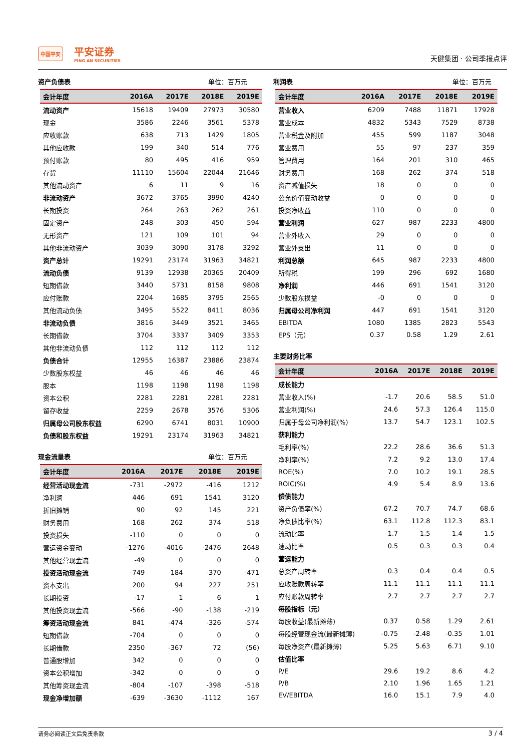中国平安
平安证券
PING AN SECURITIES
天健集团 · 公司季报点评
资产负债表 单位：百万元
| 会计年度 | 2016A | 2017E | 2018E | 2019E |
| --- | --- | --- | --- | --- |
| 流动资产 | 15618 | 19409 | 27973 | 30580 |
| 现金 | 3586 | 2246 | 3561 | 5378 |
| 应收账款 | 638 | 713 | 1429 | 1805 |
| 其他应收款 | 199 | 340 | 514 | 776 |
| 预付账款 | 80 | 495 | 416 | 959 |
| 存货 | 11110 | 15604 | 22044 | 21646 |
| 其他流动资产 | 6 | 11 | 9 | 16 |
| 非流动资产 | 3672 | 3765 | 3990 | 4240 |
| 长期投资 | 264 | 263 | 262 | 261 |
| 固定资产 | 248 | 303 | 450 | 594 |
| 无形资产 | 121 | 109 | 101 | 94 |
| 其他非流动资产 | 3039 | 3090 | 3178 | 3292 |
| 资产总计 | 19291 | 23174 | 31963 | 34821 |
| 流动负债 | 9139 | 12938 | 20365 | 20409 |
| 短期借款 | 3440 | 5731 | 8158 | 9808 |
| 应付账款 | 2204 | 1685 | 3795 | 2565 |
| 其他流动负债 | 3495 | 5522 | 8411 | 8036 |
| 非流动负债 | 3816 | 3449 | 3521 | 3465 |
| 长期借款 | 3704 | 3337 | 3409 | 3353 |
| 其他非流动负债 | 112 | 112 | 112 | 112 |
| 负债合计 | 12955 | 16387 | 23886 | 23874 |
| 少数股东权益 | 46 | 46 | 46 | 46 |
| 股本 | 1198 | 1198 | 1198 | 1198 |
| 资本公积 | 2281 | 2281 | 2281 | 2281 |
| 留存收益 | 2259 | 2678 | 3576 | 5306 |
| 归属母公司股东权益 | 6290 | 6741 | 8031 | 10900 |
| 负债和股东权益 | 19291 | 23174 | 31963 | 34821 |
现金流量表 单位：百万元
| 会计年度 | 2016A | 2017E | 2018E | 2019E |
| --- | --- | --- | --- | --- |
| 经营活动现金流 | -731 | -2972 | -416 | 1212 |
| 净利润 | 446 | 691 | 1541 | 3120 |
| 折旧摊销 | 90 | 92 | 145 | 221 |
| 财务费用 | 168 | 262 | 374 | 518 |
| 投资损失 | -110 | 0 | 0 | 0 |
| 营运资金变动 | -1276 | -4016 | -2476 | -2648 |
| 其他经营现金流 | -49 | 0 | 0 | 0 |
| 投资活动现金流 | -749 | -184 | -370 | -471 |
| 资本支出 | 200 | 94 | 227 | 251 |
| 长期投资 | -17 | 1 | 6 | 1 |
| 其他投资现金流 | -566 | -90 | -138 | -219 |
| 筹资活动现金流 | 841 | -474 | -326 | -574 |
| 短期借款 | -704 | 0 | 0 | 0 |
| 长期借款 | 2350 | -367 | 72 | (56) |
| 普通股增加 | 342 | 0 | 0 | 0 |
| 资本公积增加 | -342 | 0 | 0 | 0 |
| 其他筹资现金流 | -804 | -107 | -398 | -518 |
| 现金净增加额 | -639 | -3630 | -1112 | 167 |
利润表 单位：百万元
| 会计年度 | 2016A | 2017E | 2018E | 2019E |
| --- | --- | --- | --- | --- |
| 营业收入 | 6209 | 7488 | 11871 | 17928 |
| 营业成本 | 4832 | 5343 | 7529 | 8738 |
| 营业税金及附加 | 455 | 599 | 1187 | 3048 |
| 营业费用 | 55 | 97 | 237 | 359 |
| 管理费用 | 164 | 201 | 310 | 465 |
| 财务费用 | 168 | 262 | 374 | 518 |
| 资产减值损失 | 18 | 0 | 0 | 0 |
| 公允价值变动收益 | 0 | 0 | 0 | 0 |
| 投资净收益 | 110 | 0 | 0 | 0 |
| 营业利润 | 627 | 987 | 2233 | 4800 |
| 营业外收入 | 29 | 0 | 0 | 0 |
| 营业外支出 | 11 | 0 | 0 | 0 |
| 利润总额 | 645 | 987 | 2233 | 4800 |
| 所得税 | 199 | 296 | 692 | 1680 |
| 净利润 | 446 | 691 | 1541 | 3120 |
| 少数股东损益 | -0 | 0 | 0 | 0 |
| 归属母公司净利润 | 447 | 691 | 1541 | 3120 |
| EBITDA | 1080 | 1385 | 2823 | 5543 |
| EPS（元） | 0.37 | 0.58 | 1.29 | 2.61 |
主要财务比率
| 会计年度 | 2016A | 2017E | 2018E | 2019E |
| --- | --- | --- | --- | --- |
| 成长能力 | | | | |
| 营业收入(%) | -1.7 | 20.6 | 58.5 | 51.0 |
| 营业利润(%) | 24.6 | 57.3 | 126.4 | 115.0 |
| 归属于母公司净利润(%) | 13.7 | 54.7 | 123.1 | 102.5 |
| 获利能力 | | | | |
| 毛利率(%) | 22.2 | 28.6 | 36.6 | 51.3 |
| 净利率(%) | 7.2 | 9.2 | 13.0 | 17.4 |
| ROE(%) | 7.0 | 10.2 | 19.1 | 28.5 |
| ROIC(%) | 4.9 | 5.4 | 8.9 | 13.6 |
| 偿债能力 | | | | |
| 资产负债率(%) | 67.2 | 70.7 | 74.7 | 68.6 |
| 净负债比率(%) | 63.1 | 112.8 | 112.3 | 83.1 |
| 流动比率 | 1.7 | 1.5 | 1.4 | 1.5 |
| 速动比率 | 0.5 | 0.3 | 0.3 | 0.4 |
| 营运能力 | | | | |
| 总资产周转率 | 0.3 | 0.4 | 0.4 | 0.5 |
| 应收账款周转率 | 11.1 | 11.1 | 11.1 | 11.1 |
| 应付账款周转率 | 2.7 | 2.7 | 2.7 | 2.7 |
| 每股指标（元） | | | | |
| 每股收益(最新摊薄) | 0.37 | 0.58 | 1.29 | 2.61 |
| 每股经营现金流(最新摊薄) | -0.75 | -2.48 | -0.35 | 1.01 |
| 每股净资产(最新摊薄) | 5.25 | 5.63 | 6.71 | 9.10 |
| 估值比率 | | | | |
| P/E | 29.6 | 19.2 | 8.6 | 4.2 |
| P/B | 2.10 | 1.96 | 1.65 | 1.21 |
| EV/EBITDA | 16.0 | 15.1 | 7.9 | 4.0 |
请务必阅读正文后免责条款 3 / 4